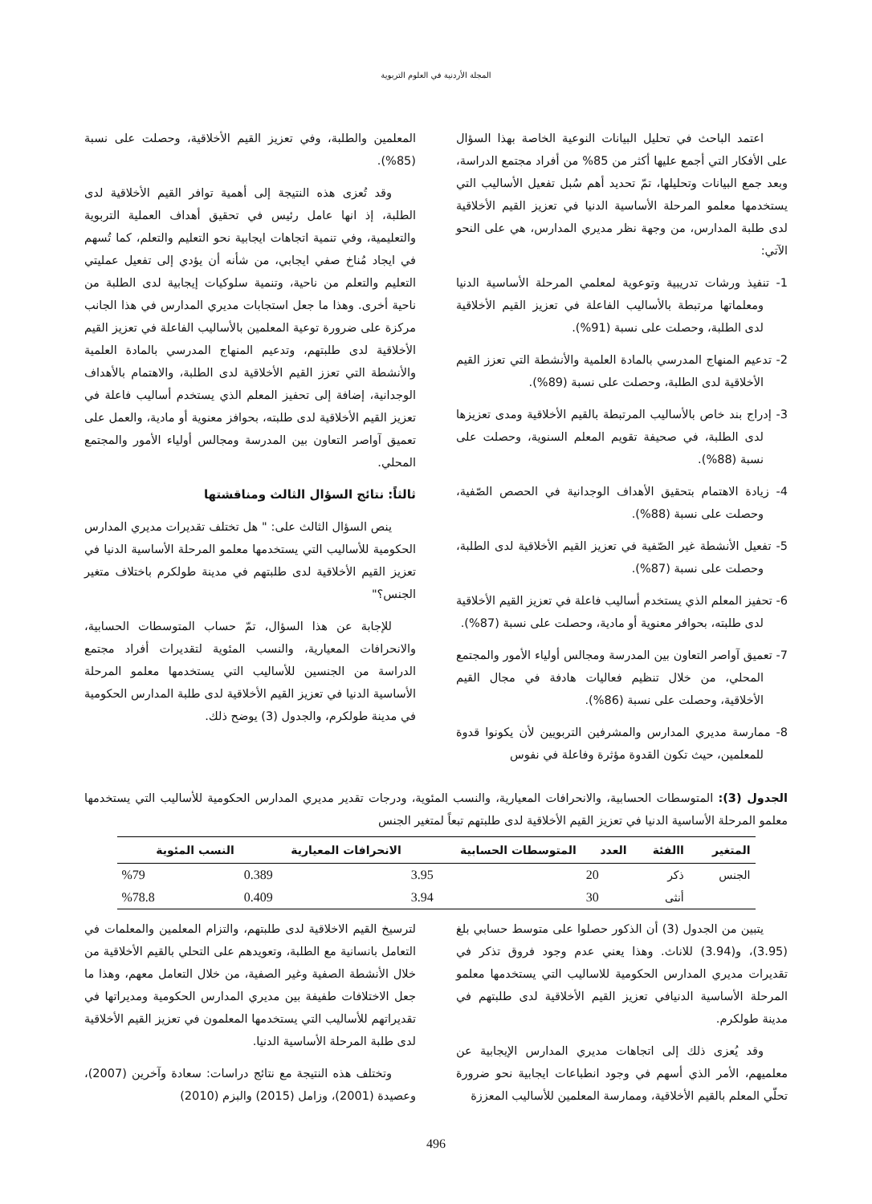المجلة الأردنية في العلوم التربوية
اعتمد الباحث في تحليل البيانات النوعية الخاصة بهذا السؤال على الأفكار التي أجمع عليها أكثر من 85% من أفراد مجتمع الدراسة، وبعد جمع البيانات وتحليلها، تمّ تحديد أهم سُبل تفعيل الأساليب التي يستخدمها معلمو المرحلة الأساسية الدنيا في تعزيز القيم الأخلاقية لدى طلبة المدارس، من وجهة نظر مديري المدارس، هي على النحو الآتي:
1- تنفيذ ورشات تدريبية وتوعوية لمعلمي المرحلة الأساسية الدنيا ومعلماتها مرتبطة بالأساليب الفاعلة في تعزيز القيم الأخلاقية لدى الطلبة، وحصلت على نسبة (91%).
2- تدعيم المنهاج المدرسي بالمادة العلمية والأنشطة التي تعزز القيم الأخلاقية لدى الطلبة، وحصلت على نسبة (89%).
3- إدراج بند خاص بالأساليب المرتبطة بالقيم الأخلاقية ومدى تعزيزها لدى الطلبة، في صحيفة تقويم المعلم السنوية، وحصلت على نسبة (88%).
4- زيادة الاهتمام بتحقيق الأهداف الوجدانية في الحصص الصّفية، وحصلت على نسبة (88%).
5- تفعيل الأنشطة غير الصّفية في تعزيز القيم الأخلاقية لدى الطلبة، وحصلت على نسبة (87%).
6- تحفيز المعلم الذي يستخدم أساليب فاعلة في تعزيز القيم الأخلاقية لدى طلبته، بحوافر معنوية أو مادية، وحصلت على نسبة (87%).
7- تعميق آواصر التعاون بين المدرسة ومجالس أولياء الأمور والمجتمع المحلي، من خلال تنظيم فعاليات هادفة في مجال القيم الأخلاقية، وحصلت على نسبة (86%).
8- ممارسة مديري المدارس والمشرفين التربويين لأن يكونوا قدوة للمعلمين، حيث تكون القدوة مؤثرة وفاعلة في نفوس
المعلمين والطلبة، وفي تعزيز القيم الأخلاقية، وحصلت على نسبة (85%).
وقد تُعزى هذه النتيجة إلى أهمية توافر القيم الأخلاقية لدى الطلبة، إذ انها عامل رئيس في تحقيق أهداف العملية التربوية والتعليمية، وفي تنمية اتجاهات ايجابية نحو التعليم والتعلم، كما تُسهم في ايجاد مُناخ صفي ايجابي، من شأنه أن يؤدي إلى تفعيل عمليتي التعليم والتعلم من ناحية، وتنمية سلوكيات إيجابية لدى الطلبة من ناحية أخرى. وهذا ما جعل استجابات مديري المدارس في هذا الجانب مركزة على ضرورة توعية المعلمين بالأساليب الفاعلة في تعزيز القيم الأخلاقية لدى طلبتهم، وتدعيم المنهاج المدرسي بالمادة العلمية والأنشطة التي تعزز القيم الأخلاقية لدى الطلبة، والاهتمام بالأهداف الوجدانية، إضافة إلى تحفيز المعلم الذي يستخدم أساليب فاعلة في تعزيز القيم الأخلاقية لدى طلبته، بحوافز معنوية أو مادية، والعمل على تعميق آواصر التعاون بين المدرسة ومجالس أولياء الأمور والمجتمع المحلي.
ثالثاً: نتائج السؤال الثالث ومناقشتها
ينص السؤال الثالث على: " هل تختلف تقديرات مديري المدارس الحكومية للأساليب التي يستخدمها معلمو المرحلة الأساسية الدنيا في تعزيز القيم الأخلاقية لدى طلبتهم في مدينة طولكرم باختلاف متغير الجنس؟"
للإجابة عن هذا السؤال، تمّ حساب المتوسطات الحسابية، والانحرافات المعيارية، والنسب المئوية لتقديرات أفراد مجتمع الدراسة من الجنسين للأساليب التي يستخدمها معلمو المرحلة الأساسية الدنيا في تعزيز القيم الأخلاقية لدى طلبة المدارس الحكومية في مدينة طولكرم، والجدول (3) يوضح ذلك.
الجدول (3): المتوسطات الحسابية، والانحرافات المعيارية، والنسب المئوية، ودرجات تقدير مديري المدارس الحكومية للأساليب التي يستخدمها معلمو المرحلة الأساسية الدنيا في تعزيز القيم الأخلاقية لدى طلبتهم تبعاً لمتغير الجنس
| المتغير | االفئة | العدد | المتوسطات الحسابية | الانحرافات المعيارية | النسب المئوية |
| --- | --- | --- | --- | --- | --- |
| الجنس | ذكر | 20 | 3.95 | 0.389 | %79 |
| | أنثى | 30 | 3.94 | 0.409 | %78.8 |
يتبين من الجدول (3) أن الذكور حصلوا على متوسط حسابي بلغ (3.95)، و(3.94) للاناث. وهذا يعني عدم وجود فروق تذكر في تقديرات مديري المدارس الحكومية للاساليب التي يستخدمها معلمو المرحلة الأساسية الدنيافي تعزيز القيم الأخلاقية لدى طلبتهم في مدينة طولكرم.
وقد يُعزى ذلك إلى اتجاهات مديري المدارس الإيجابية عن معلميهم، الأمر الذي أسهم في وجود انطباعات ايجابية نحو ضرورة تحلّي المعلم بالقيم الأخلاقية، وممارسة المعلمين للأساليب المعززة
لترسيخ القيم الاخلاقية لدى طلبتهم، والتزام المعلمين والمعلمات في التعامل بانسانية مع الطلبة، وتعويدهم على التحلي بالقيم الأخلاقية من خلال الأنشطة الصفية وغير الصفية، من خلال التعامل معهم، وهذا ما جعل الاختلافات طفيفة بين مديري المدارس الحكومية ومديراتها في تقديراتهم للأساليب التي يستخدمها المعلمون في تعزيز القيم الأخلاقية لدى طلبة المرحلة الأساسية الدنيا.
وتختلف هذه النتيجة مع نتائج دراسات: سعادة وآخرين (2007)، وعصيدة (2001)، وزامل (2015) والبزم (2010)
496